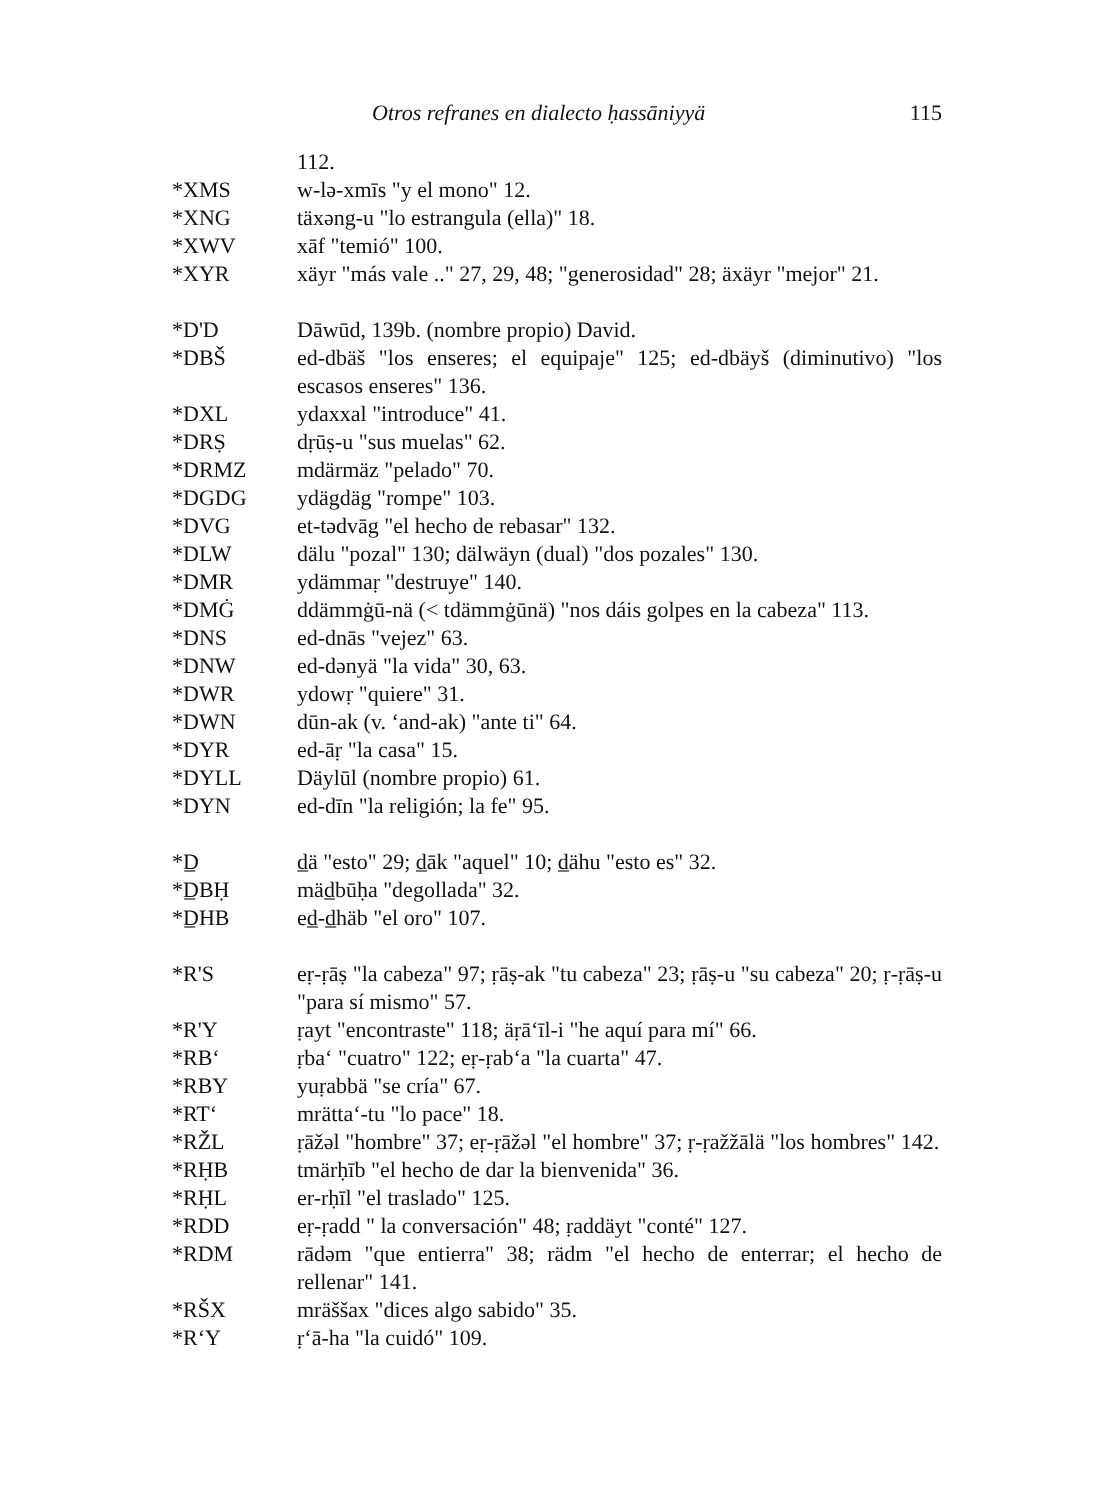Otros refranes en dialecto ḥassāniyyä 115
112.
*XMS w-lə-xmīs "y el mono" 12.
*XNG täxəng-u "lo estrangula (ella)" 18.
*XWV xāf "temió" 100.
*XYR xäyr "más vale .." 27, 29, 48; "generosidad" 28; äxäyr "mejor" 21.
*D'D Dāwūd, 139b. (nombre propio) David.
*DBŠ ed-dbäš "los enseres; el equipaje" 125; ed-dbäyš (diminutivo) "los escasos enseres" 136.
*DXL ydaxxal "introduce" 41.
*DRṢ dṛūṣ-u "sus muelas" 62.
*DRMZ mdärmäz "pelado" 70.
*DGDG ydägdäg "rompe" 103.
*DVG et-tədvāg "el hecho de rebasar" 132.
*DLW dälu "pozal" 130; dälwäyn (dual) "dos pozales" 130.
*DMR ydämmaṛ "destruye" 140.
*DMĠ ddämmġū-nä (< tdämmġūnä) "nos dáis golpes en la cabeza" 113.
*DNS ed-dnās "vejez" 63.
*DNW ed-dənyä "la vida" 30, 63.
*DWR ydowṛ "quiere" 31.
*DWN dūn-ak (v. ʻand-ak) "ante ti" 64.
*DYR ed-āṛ "la casa" 15.
*DYLL Däylūl (nombre propio) 61.
*DYN ed-dīn "la religión; la fe" 95.
*D̲ d̲ä "esto" 29; d̲āk "aquel" 10; d̲ähu "esto es" 32.
*D̲BḤ mäd̲būḥa "degollada" 32.
*D̲HB ed̲-d̲häb "el oro" 107.
*R'S eṛ-ṛāṣ "la cabeza" 97; ṛāṣ-ak "tu cabeza" 23; ṛāṣ-u "su cabeza" 20; ṛ-ṛāṣ-u "para sí mismo" 57.
*R'Y ṛayt "encontraste" 118; äṛāʻīl-i "he aquí para mí" 66.
*RBʻ ṛbaʻ "cuatro" 122; eṛ-ṛabʻa "la cuarta" 47.
*RBY yuṛabbä "se cría" 67.
*RTʻ mrättaʻ-tu "lo pace" 18.
*RŽL ṛāžəl "hombre" 37; eṛ-ṛāžəl "el hombre" 37; ṛ-ṛažžālä "los hombres" 142.
*RḤB tmärḥīb "el hecho de dar la bienvenida" 36.
*RḤL er-rḥīl "el traslado" 125.
*RDD eṛ-ṛadd " la conversación" 48; ṛaddäyt "conté" 127.
*RDM rādəm "que entierra" 38; rädm "el hecho de enterrar; el hecho de rellenar" 141.
*RŠX mräššax "dices algo sabido" 35.
*RʻY ṛʻā-ha "la cuidó" 109.